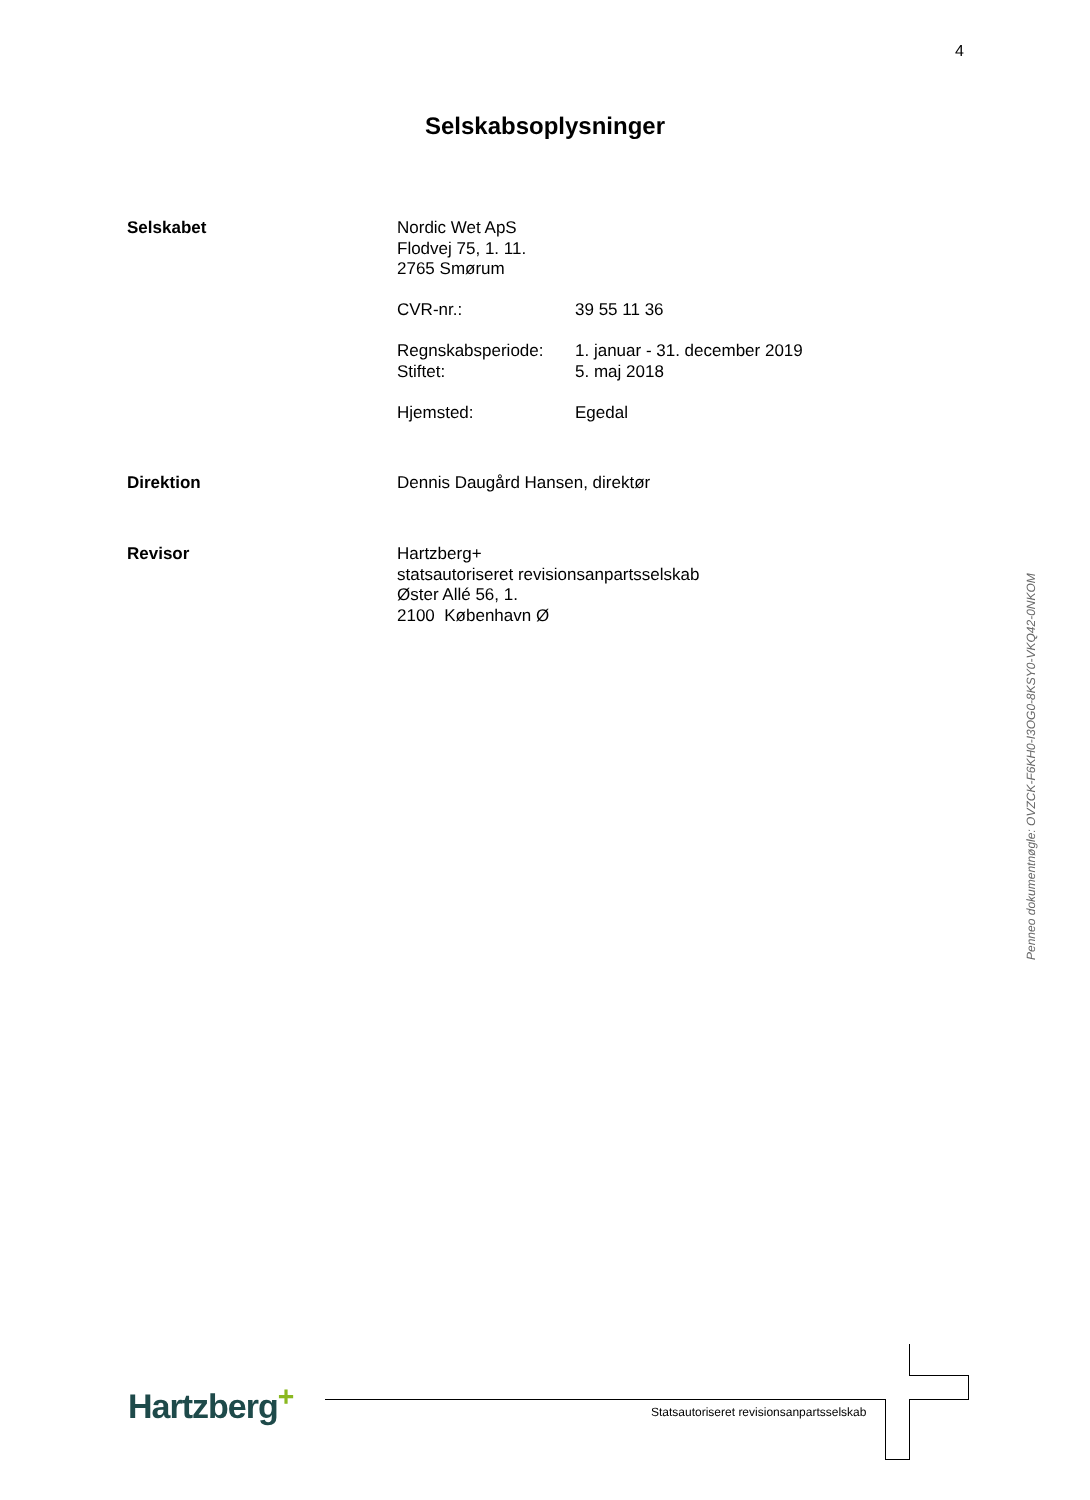4
Selskabsoplysninger
Selskabet Nordic Wet ApS
Flodvej 75, 1. 11.
2765 Smørum
CVR-nr.: 39 55 11 36
Regnskabsperiode: 1. januar - 31. december 2019
Stiftet: 5. maj 2018
Hjemsted: Egedal
Direktion Dennis Daugård Hansen, direktør
Revisor Hartzberg+
statsautoriseret revisionsanpartsselskab
Øster Allé 56, 1.
2100 København Ø
Penneo dokumentnøgle: OVZCK-F6KH0-I3OG0-8KSY0-VKQ42-0NKOM
Hartzberg<sup>+</sup>
Statsautoriseret revisionsanpartsselskab